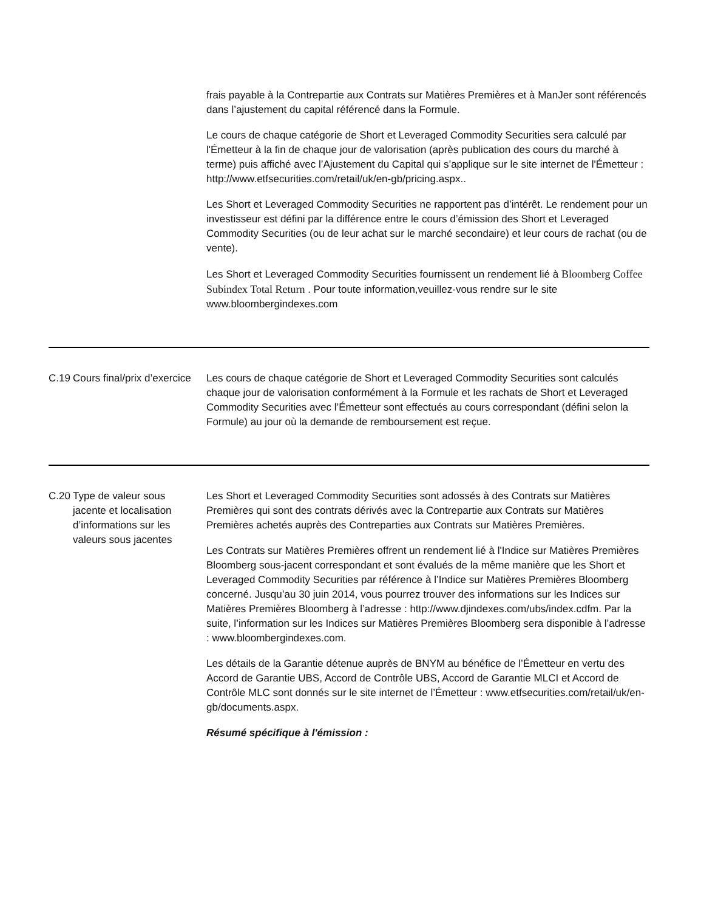| | | frais payable à la Contrepartie aux Contrats sur Matières Premières et à ManJer sont référencés dans l’ajustement du capital référencé dans la Formule. Le cours de chaque catégorie de Short et Leveraged Commodity Securities sera calculé par l'Émetteur à la fin de chaque jour de valorisation (après publication des cours du marché à terme) puis affiché avec l’Ajustement du Capital qui s’applique sur le site internet de l'Émetteur : http://www.etfsecurities.com/retail/uk/en-gb/pricing.aspx.. Les Short et Leveraged Commodity Securities ne rapportent pas d’intérêt. Le rendement pour un investisseur est défini par la différence entre le cours d’émission des Short et Leveraged Commodity Securities (ou de leur achat sur le marché secondaire) et leur cours de rachat (ou de vente). Les Short et Leveraged Commodity Securities fournissent un rendement lié à Bloomberg Coffee Subindex Total Return . Pour toute information,veuillez-vous rendre sur le site www.bloombergindexes.com |
| C.19 | Cours final/prix d’exercice | Les cours de chaque catégorie de Short et Leveraged Commodity Securities sont calculés chaque jour de valorisation conformément à la Formule et les rachats de Short et Leveraged Commodity Securities avec l’Émetteur sont effectués au cours correspondant (défini selon la Formule) au jour où la demande de remboursement est reçue. |
| C.20 | Type de valeur sous jacente et localisation d’informations sur les valeurs sous jacentes | Les Short et Leveraged Commodity Securities sont adossés à des Contrats sur Matières Premières qui sont des contrats dérivés avec la Contrepartie aux Contrats sur Matières Premières achetés auprès des Contreparties aux Contrats sur Matières Premières. Les Contrats sur Matières Premières offrent un rendement lié à l'Indice sur Matières Premières Bloomberg sous-jacent correspondant et sont évalués de la même manière que les Short et Leveraged Commodity Securities par référence à l’Indice sur Matières Premières Bloomberg concerné. Jusqu’au 30 juin 2014, vous pourrez trouver des informations sur les Indices sur Matières Premières Bloomberg à l’adresse : http://www.djindexes.com/ubs/index.cdfm. Par la suite, l’information sur les Indices sur Matières Premières Bloomberg sera disponible à l’adresse : www.bloombergindexes.com. Les détails de la Garantie détenue auprès de BNYM au bénéfice de l’Émetteur en vertu des Accord de Garantie UBS, Accord de Contrôle UBS, Accord de Garantie MLCI et Accord de Contrôle MLC sont donnés sur le site internet de l’Émetteur : www.etfsecurities.com/retail/uk/en-gb/documents.aspx. Résumé spécifique à l'émission : |